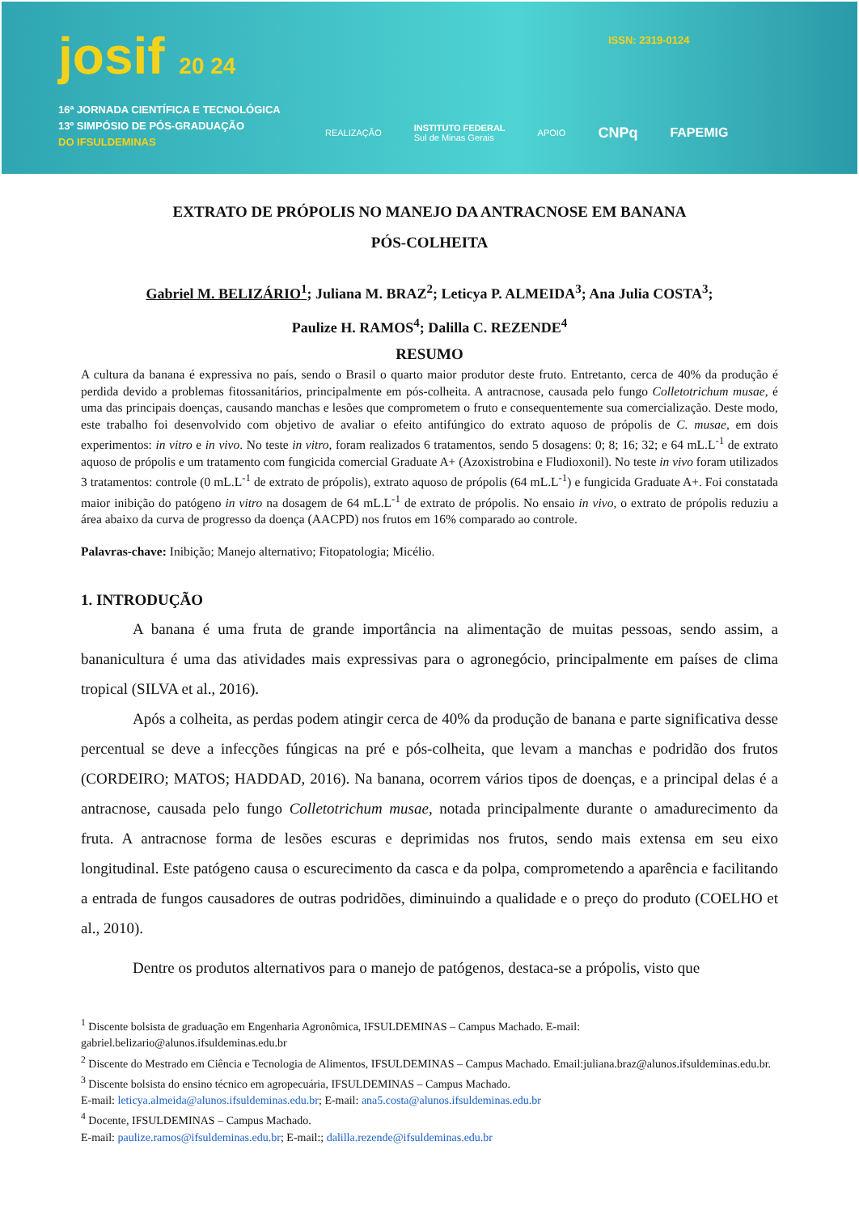josif 20 24
16ª JORNADA CIENTÍFICA E TECNOLÓGICA
13º SIMPÓSIO DE PÓS-GRADUAÇÃO
DO IFSULDEMINAS
ISSN: 2319-0124
REALIZAÇÃO INSTITUTO FEDERAL
Sul de Minas Gerais APOIO CNPq FAPEMIG
EXTRATO DE PRÓPOLIS NO MANEJO DA ANTRACNOSE EM BANANA
PÓS-COLHEITA
Gabriel M. BELIZÁRIO<sup>1</sup>; Juliana M. BRAZ<sup>2</sup>; Leticya P. ALMEIDA<sup>3</sup>; Ana Julia COSTA<sup>3</sup>;
Paulize H. RAMOS<sup>4</sup>; Dalilla C. REZENDE<sup>4</sup>
RESUMO
A cultura da banana é expressiva no país, sendo o Brasil o quarto maior produtor deste fruto. Entretanto, cerca de 40% da produção é perdida devido a problemas fitossanitários, principalmente em pós-colheita. A antracnose, causada pelo fungo Colletotrichum musae, é uma das principais doenças, causando manchas e lesões que comprometem o fruto e consequentemente sua comercialização. Deste modo, este trabalho foi desenvolvido com objetivo de avaliar o efeito antifúngico do extrato aquoso de própolis de C. musae, em dois experimentos: in vitro e in vivo. No teste in vitro, foram realizados 6 tratamentos, sendo 5 dosagens: 0; 8; 16; 32; e 64 mL.L<sup>-1</sup> de extrato aquoso de própolis e um tratamento com fungicida comercial Graduate A+ (Azoxistrobina e Fludioxonil). No teste in vivo foram utilizados 3 tratamentos: controle (0 mL.L<sup>-1</sup> de extrato de própolis), extrato aquoso de própolis (64 mL.L<sup>-1</sup>) e fungicida Graduate A+. Foi constatada maior inibição do patógeno in vitro na dosagem de 64 mL.L<sup>-1</sup> de extrato de própolis. No ensaio in vivo, o extrato de própolis reduziu a área abaixo da curva de progresso da doença (AACPD) nos frutos em 16% comparado ao controle.
Palavras-chave: Inibição; Manejo alternativo; Fitopatologia; Micélio.
1. INTRODUÇÃO
A banana é uma fruta de grande importância na alimentação de muitas pessoas, sendo assim, a bananicultura é uma das atividades mais expressivas para o agronegócio, principalmente em países de clima tropical (SILVA et al., 2016).
Após a colheita, as perdas podem atingir cerca de 40% da produção de banana e parte significativa desse percentual se deve a infecções fúngicas na pré e pós-colheita, que levam a manchas e podridão dos frutos (CORDEIRO; MATOS; HADDAD, 2016). Na banana, ocorrem vários tipos de doenças, e a principal delas é a antracnose, causada pelo fungo Colletotrichum musae, notada principalmente durante o amadurecimento da fruta. A antracnose forma de lesões escuras e deprimidas nos frutos, sendo mais extensa em seu eixo longitudinal. Este patógeno causa o escurecimento da casca e da polpa, comprometendo a aparência e facilitando a entrada de fungos causadores de outras podridões, diminuindo a qualidade e o preço do produto (COELHO et al., 2010).
Dentre os produtos alternativos para o manejo de patógenos, destaca-se a própolis, visto que
<sup>1</sup> Discente bolsista de graduação em Engenharia Agronômica, IFSULDEMINAS – Campus Machado. E-mail: gabriel.belizario@alunos.ifsuldeminas.edu.br
<sup>2</sup> Discente do Mestrado em Ciência e Tecnologia de Alimentos, IFSULDEMINAS – Campus Machado. Email:juliana.braz@alunos.ifsuldeminas.edu.br.
<sup>3</sup> Discente bolsista do ensino técnico em agropecuária, IFSULDEMINAS – Campus Machado.
E-mail: leticya.almeida@alunos.ifsuldeminas.edu.br; E-mail: ana5.costa@alunos.ifsuldeminas.edu.br
<sup>4</sup> Docente, IFSULDEMINAS – Campus Machado.
E-mail: paulize.ramos@ifsuldeminas.edu.br; E-mail:; dalilla.rezende@ifsuldeminas.edu.br